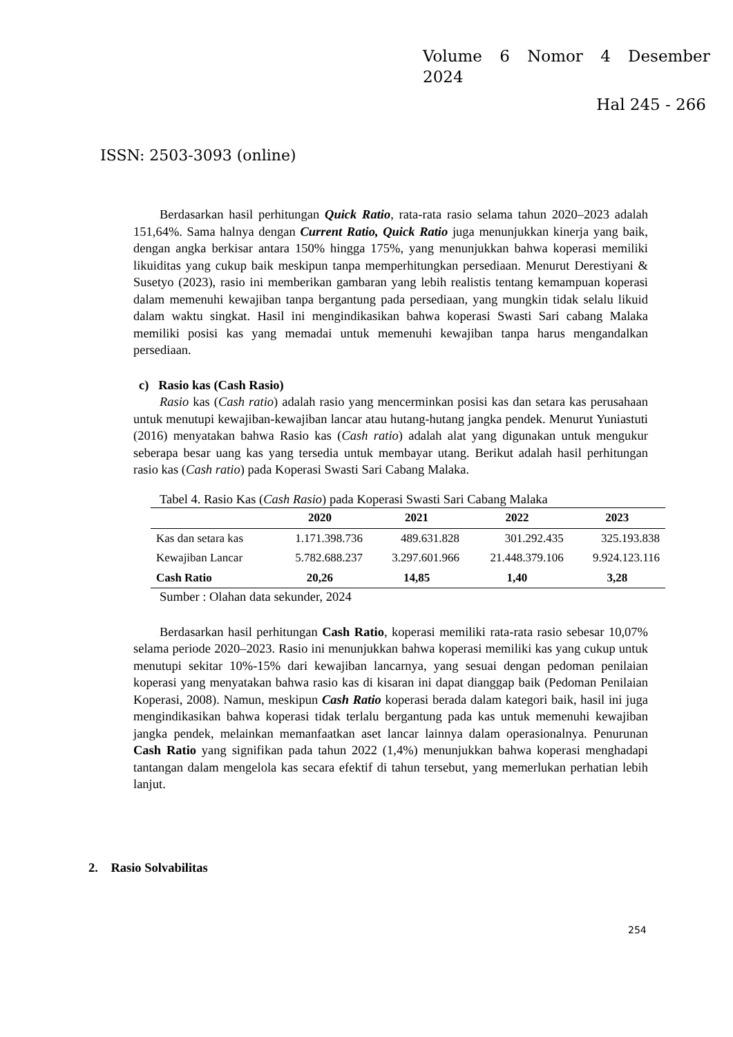Volume 6 Nomor 4 Desember 2024
Hal 245 - 266
ISSN: 2503-3093 (online)
Berdasarkan hasil perhitungan Quick Ratio, rata-rata rasio selama tahun 2020–2023 adalah 151,64%. Sama halnya dengan Current Ratio, Quick Ratio juga menunjukkan kinerja yang baik, dengan angka berkisar antara 150% hingga 175%, yang menunjukkan bahwa koperasi memiliki likuiditas yang cukup baik meskipun tanpa memperhitungkan persediaan. Menurut Derestiyani & Susetyo (2023), rasio ini memberikan gambaran yang lebih realistis tentang kemampuan koperasi dalam memenuhi kewajiban tanpa bergantung pada persediaan, yang mungkin tidak selalu likuid dalam waktu singkat. Hasil ini mengindikasikan bahwa koperasi Swasti Sari cabang Malaka memiliki posisi kas yang memadai untuk memenuhi kewajiban tanpa harus mengandalkan persediaan.
c) Rasio kas (Cash Rasio)
Rasio kas (Cash ratio) adalah rasio yang mencerminkan posisi kas dan setara kas perusahaan untuk menutupi kewajiban-kewajiban lancar atau hutang-hutang jangka pendek. Menurut Yuniastuti (2016) menyatakan bahwa Rasio kas (Cash ratio) adalah alat yang digunakan untuk mengukur seberapa besar uang kas yang tersedia untuk membayar utang. Berikut adalah hasil perhitungan rasio kas (Cash ratio) pada Koperasi Swasti Sari Cabang Malaka.
Tabel 4. Rasio Kas (Cash Rasio) pada Koperasi Swasti Sari Cabang Malaka
| | 2020 | 2021 | 2022 | 2023 |
| --- | --- | --- | --- | --- |
| Kas dan setara kas | 1.171.398.736 | 489.631.828 | 301.292.435 | 325.193.838 |
| Kewajiban Lancar | 5.782.688.237 | 3.297.601.966 | 21.448.379.106 | 9.924.123.116 |
| Cash Ratio | 20,26 | 14,85 | 1,40 | 3,28 |
Sumber : Olahan data sekunder, 2024
Berdasarkan hasil perhitungan Cash Ratio, koperasi memiliki rata-rata rasio sebesar 10,07% selama periode 2020–2023. Rasio ini menunjukkan bahwa koperasi memiliki kas yang cukup untuk menutupi sekitar 10%-15% dari kewajiban lancarnya, yang sesuai dengan pedoman penilaian koperasi yang menyatakan bahwa rasio kas di kisaran ini dapat dianggap baik (Pedoman Penilaian Koperasi, 2008). Namun, meskipun Cash Ratio koperasi berada dalam kategori baik, hasil ini juga mengindikasikan bahwa koperasi tidak terlalu bergantung pada kas untuk memenuhi kewajiban jangka pendek, melainkan memanfaatkan aset lancar lainnya dalam operasionalnya. Penurunan Cash Ratio yang signifikan pada tahun 2022 (1,4%) menunjukkan bahwa koperasi menghadapi tantangan dalam mengelola kas secara efektif di tahun tersebut, yang memerlukan perhatian lebih lanjut.
2. Rasio Solvabilitas
254